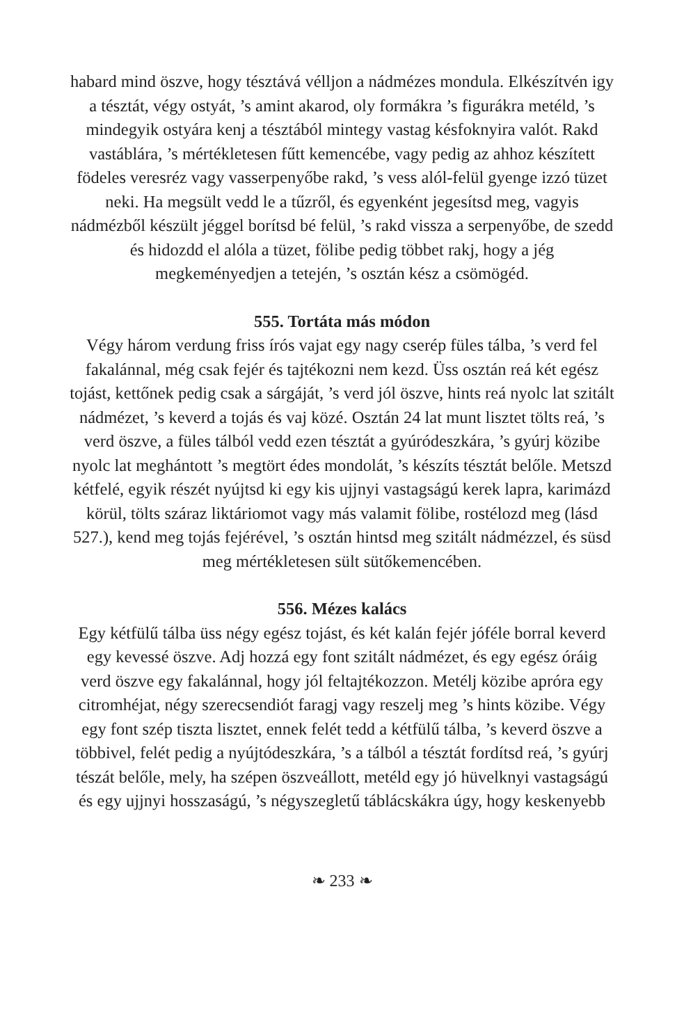habard mind öszve, hogy tésztává vélljon a nádmézes mondula. Elké­szítvén igy a tésztát, végy ostyát, ’s amint akarod, oly formákra ’s figurákra metéld, ’s mindegyik ostyára kenj a tésztából mintegy vastag késfoknyira valót. Rakd vastáblára, ’s mértékletesen fűtt kemencébe, vagy pedig az ahhoz készített födeles veresréz vagy vas­serpenyőbe rakd, ’s vess alól-felül gyenge izzó tüzet neki. Ha meg­sült vedd le a tűzről, és egyenként jegesítsd meg, vagyis nádmézből készült jéggel borítsd bé felül, ’s rakd vissza a serpenyőbe, de szedd és hidozdd el alóla a tüzet, fölibe pedig többet rakj, hogy a jég megkeményedjen a tetején, ’s osztán kész a csömögéd.
555. Tortáta más módon
Végy három verdung friss írós vajat egy nagy cserép füles tálba, ’s verd fel fakalánnal, még csak fejér és tajtékozni nem kezd. Üss osztán reá két egész tojást, kettőnek pedig csak a sárgáját, ’s verd jól öszve, hints reá nyolc lat szitált nádmézet, ’s keverd a tojás és vaj közé. Osztán 24 lat munt lisztet tölts reá, ’s verd öszve, a füles tálból vedd ezen tésztát a gyúródeszkára, ’s gyúrj közibe nyolc lat meghántott ’s megtört édes mondolát, ’s készíts tésztát belőle. Metszd kétfelé, egyik részét nyújtsd ki egy kis ujjnyi vastagságú kerek lapra, karimázd körül, tölts száraz liktáriomot vagy más valamit fölibe, rostélozd meg (lásd 527.), kend meg tojás fejérével, ’s osztán hintsd meg szitált nádmézzel, és süsd meg mértékletesen sült sütőkemencében.
556. Mézes kalács
Egy kétfülű tálba üss négy egész tojást, és két kalán fejér jóféle borral keverd egy kevessé öszve. Adj hozzá egy font szitált nádmézet, és egy egész óráig verd öszve egy fakalánnal, hogy jól feltajtékozzon. Metélj közibe apróra egy citromhéjat, négy szerecsendiót faragj vagy reszelj meg ’s hints közibe. Végy egy font szép tiszta lisztet, ennek felét tedd a kétfülű tálba, ’s keverd öszve a többivel, felét pedig a nyújtódeszká­ra, ’s a tálból a tésztát fordítsd reá, ’s gyúrj tészát belőle, mely, ha szépen öszveállott, metéld egy jó hüvelknyi vastagságú és egy ujjnyi hosszaságú, ’s négyszegletű táblácskákra úgy, hogy keskenyebb
❧ 233 ❧